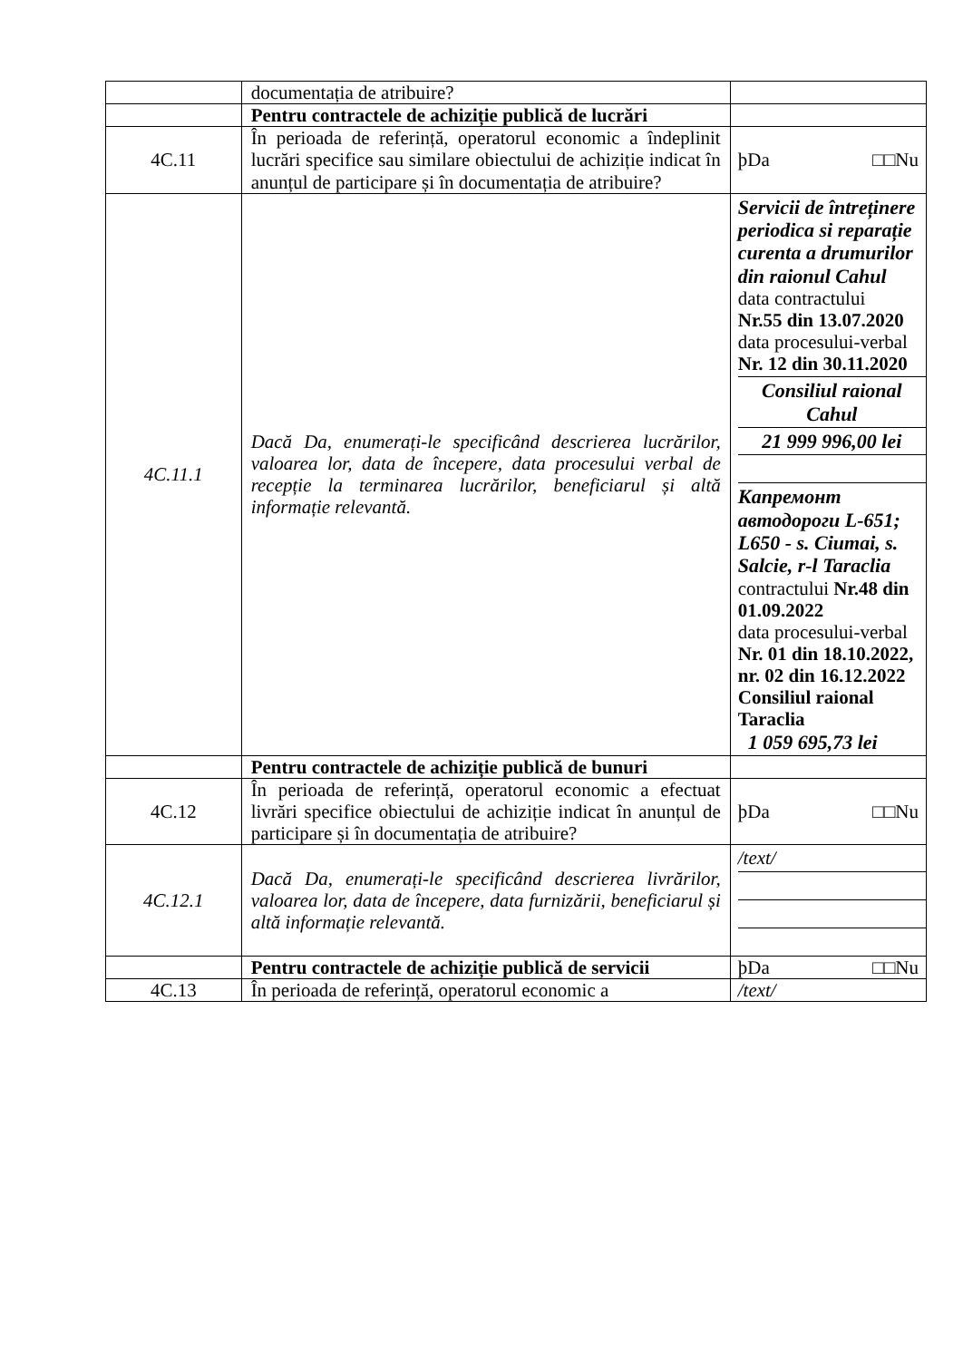| | documentația de atribuire? | |
| | Pentru contractele de achiziție publică de lucrări | |
| 4C.11 | În perioada de referință, operatorul economic a îndeplinit lucrări specifice sau similare obiectului de achiziție indicat în anunțul de participare și în documentația de atribuire? | þDa □□Nu |
| 4C.11.1 | Dacă Da, enumerați-le specificând descrierea lucrărilor, valoarea lor, data de începere, data procesului verbal de recepție la terminarea lucrărilor, beneficiarul și altă informație relevantă. | / Servicii de întreținere periodica si reparație curenta a drumurilor din raionul Cahul data contractului Nr.55 din 13.07.2020 data procesului-verbal Nr. 12 din 30.11.2020 / / Consiliul raional Cahul / / 21 999 996,00 lei / / Капремонт автодороги L-651; L650 - s. Ciumai, s. Salcie, r-l Taraclia contractului Nr.48 din 01.09.2022 data procesului-verbal Nr. 01 din 18.10.2022, nr. 02 din 16.12.2022 Consiliul raional Taraclia 1 059 695,73 lei / |
| | Pentru contractele de achiziție publică de bunuri | |
| 4C.12 | În perioada de referință, operatorul economic a efectuat livrări specifice obiectului de achiziție indicat în anunțul de participare și în documentația de atribuire? | þDa □□Nu |
| 4C.12.1 | Dacă Da, enumerați-le specificând descrierea livrărilor, valoarea lor, data de începere, data furnizării, beneficiarul și altă informație relevantă. | / /text/ / |
| | Pentru contractele de achiziție publică de servicii | þDa □□Nu |
| 4C.13 | În perioada de referință, operatorul economic a | /text/ |